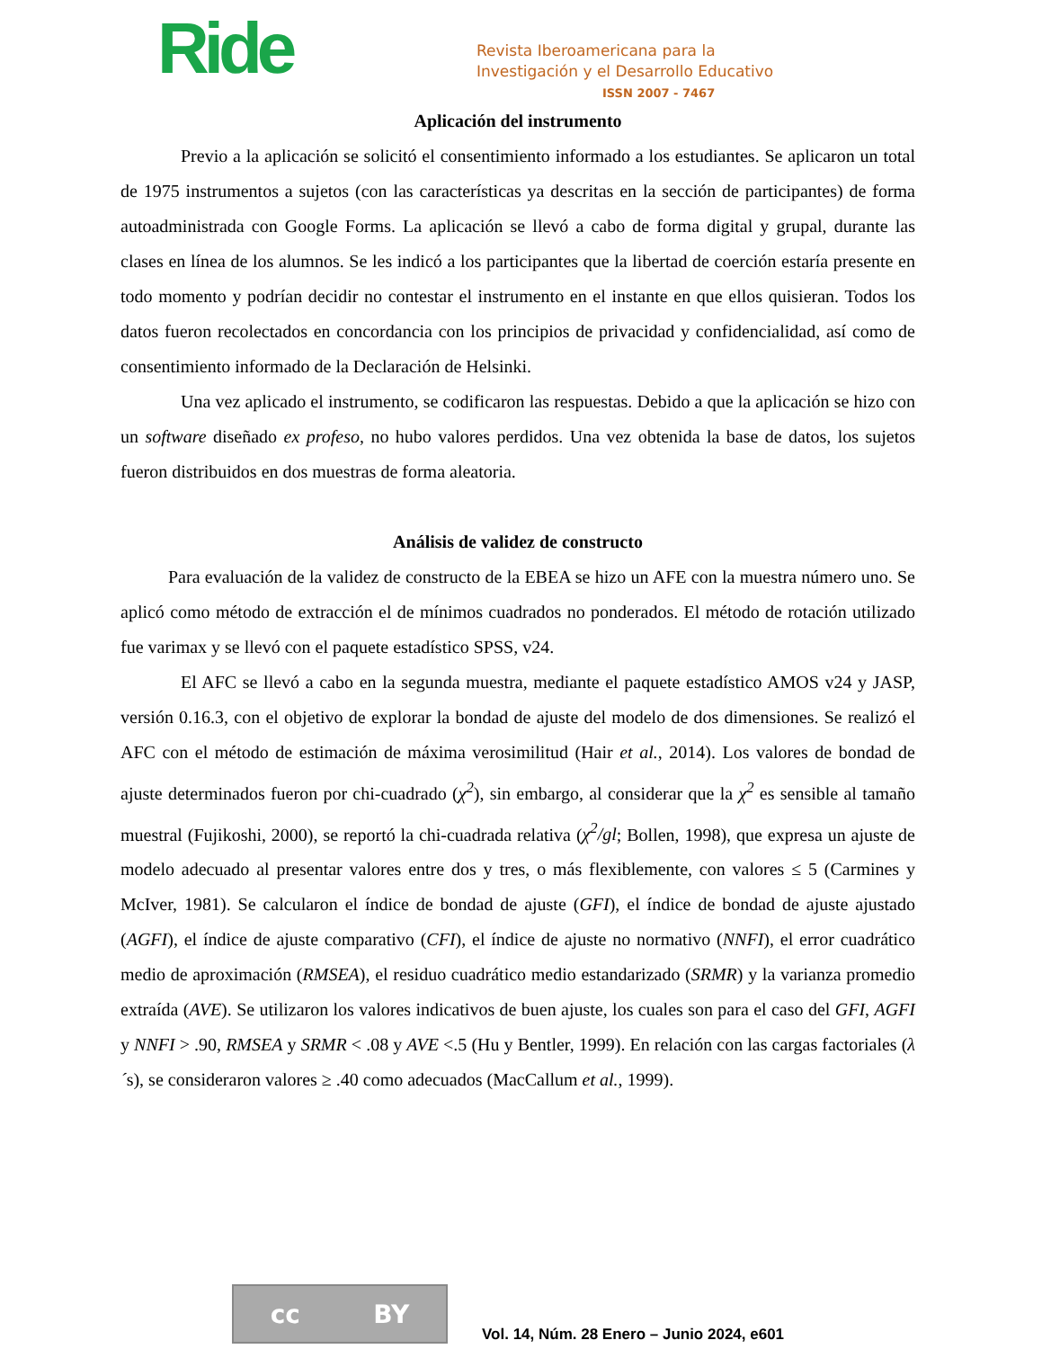Ride
Revista Iberoamericana para la
Investigación y el Desarrollo Educativo
ISSN 2007 - 7467
Aplicación del instrumento
Previo a la aplicación se solicitó el consentimiento informado a los estudiantes. Se aplicaron un total de 1975 instrumentos a sujetos (con las características ya descritas en la sección de participantes) de forma autoadministrada con Google Forms. La aplicación se llevó a cabo de forma digital y grupal, durante las clases en línea de los alumnos. Se les indicó a los participantes que la libertad de coerción estaría presente en todo momento y podrían decidir no contestar el instrumento en el instante en que ellos quisieran. Todos los datos fueron recolectados en concordancia con los principios de privacidad y confidencialidad, así como de consentimiento informado de la Declaración de Helsinki.
Una vez aplicado el instrumento, se codificaron las respuestas. Debido a que la aplicación se hizo con un software diseñado ex profeso, no hubo valores perdidos. Una vez obtenida la base de datos, los sujetos fueron distribuidos en dos muestras de forma aleatoria.
Análisis de validez de constructo
Para evaluación de la validez de constructo de la EBEA se hizo un AFE con la muestra número uno. Se aplicó como método de extracción el de mínimos cuadrados no ponderados. El método de rotación utilizado fue varimax y se llevó con el paquete estadístico SPSS, v24.
El AFC se llevó a cabo en la segunda muestra, mediante el paquete estadístico AMOS v24 y JASP, versión 0.16.3, con el objetivo de explorar la bondad de ajuste del modelo de dos dimensiones. Se realizó el AFC con el método de estimación de máxima verosimilitud (Hair et al., 2014). Los valores de bondad de ajuste determinados fueron por chi-cuadrado (χ<sup>2</sup>), sin embargo, al considerar que la χ<sup>2</sup> es sensible al tamaño muestral (Fujikoshi, 2000), se reportó la chi-cuadrada relativa (χ<sup>2</sup>/gl; Bollen, 1998), que expresa un ajuste de modelo adecuado al presentar valores entre dos y tres, o más flexiblemente, con valores ≤ 5 (Carmines y McIver, 1981). Se calcularon el índice de bondad de ajuste (GFI), el índice de bondad de ajuste ajustado (AGFI), el índice de ajuste comparativo (CFI), el índice de ajuste no normativo (NNFI), el error cuadrático medio de aproximación (RMSEA), el residuo cuadrático medio estandarizado (SRMR) y la varianza promedio extraída (AVE). Se utilizaron los valores indicativos de buen ajuste, los cuales son para el caso del GFI, AGFI y NNFI > .90, RMSEA y SRMR < .08 y AVE <.5 (Hu y Bentler, 1999). En relación con las cargas factoriales (λ´s), se consideraron valores ≥ .40 como adecuados (MacCallum et al., 1999).
cc BY
Vol. 14, Núm. 28 Enero – Junio 2024, e601